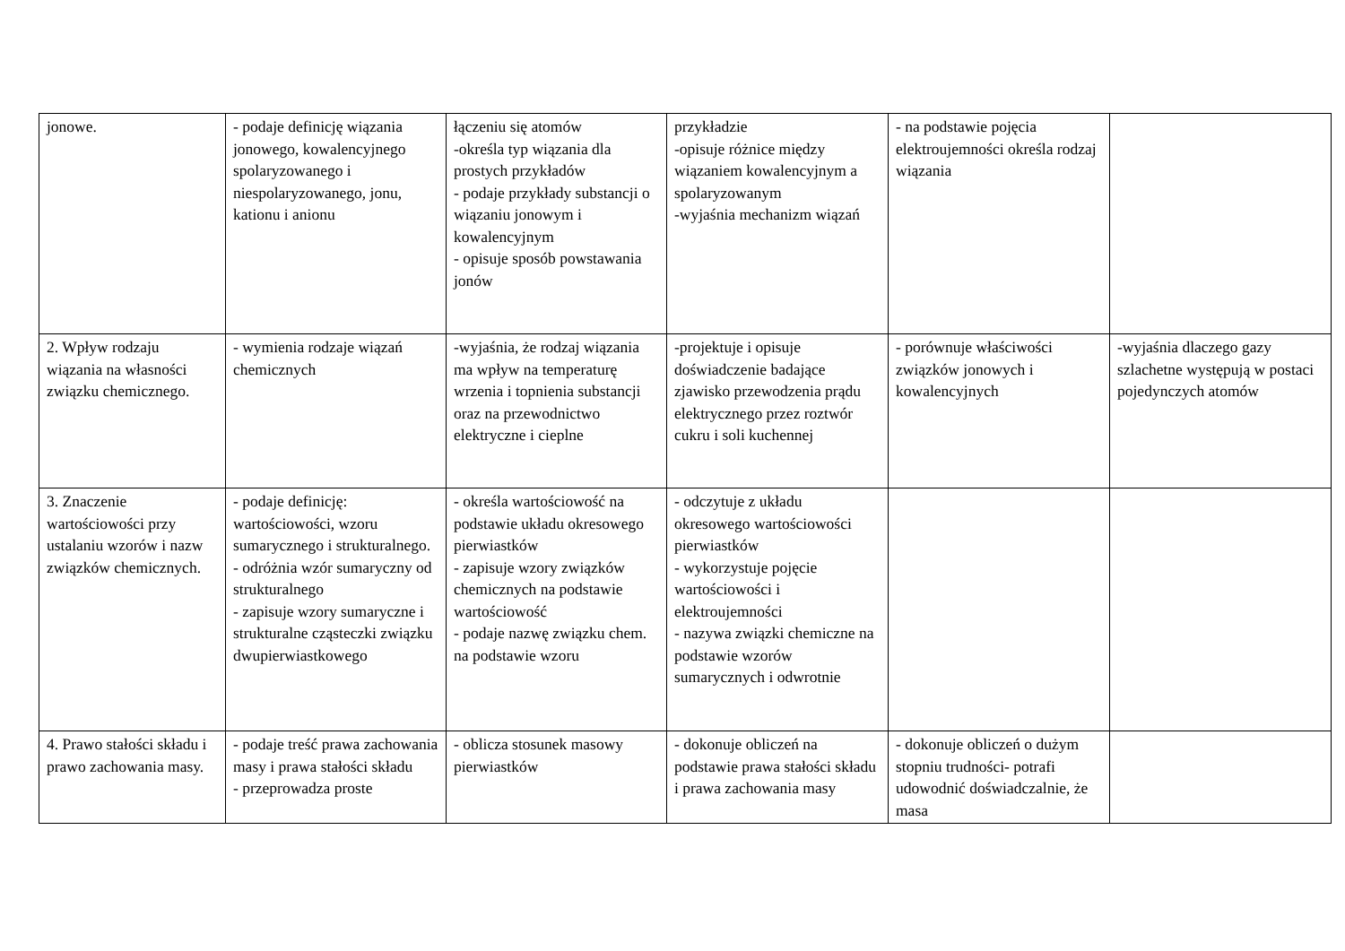| jonowe. | - podaje definicję wiązania jonowego, kowalencyjnego spolaryzowanego i niespolaryzowanego, jonu, kationu i anionu | łączeniu się atomów -określa typ wiązania dla prostych przykładów - podaje przykłady substancji o wiązaniu jonowym i kowalencyjnym - opisuje sposób powstawania jonów | przykładzie -opisuje różnice między wiązaniem kowalencyjnym a spolaryzowanym -wyjaśnia mechanizm wiązań | - na podstawie pojęcia elektroujemności określa rodzaj wiązania | |
| 2. Wpływ rodzaju wiązania na własności związku chemicznego. | - wymienia rodzaje wiązań chemicznych | -wyjaśnia, że rodzaj wiązania ma wpływ na temperaturę wrzenia i topnienia substancji oraz na przewodnictwo elektryczne i cieplne | -projektuje i opisuje doświadczenie badające zjawisko przewodzenia prądu elektrycznego przez roztwór cukru i soli kuchennej | - porównuje właściwości związków jonowych i kowalencyjnych | -wyjaśnia dlaczego gazy szlachetne występują w postaci pojedynczych atomów |
| 3. Znaczenie wartościowości przy ustalaniu wzorów i nazw związków chemicznych. | - podaje definicję: wartościowości, wzoru sumarycznego i strukturalnego. - odróżnia wzór sumaryczny od strukturalnego - zapisuje wzory sumaryczne i strukturalne cząsteczki związku dwupierwiastkowego | - określa wartościowość na podstawie układu okresowego pierwiastków - zapisuje wzory związków chemicznych na podstawie wartościowość - podaje nazwę związku chem. na podstawie wzoru | - odczytuje z układu okresowego wartościowości pierwiastków - wykorzystuje pojęcie wartościowości i elektroujemności - nazywa związki chemiczne na podstawie wzorów sumarycznych i odwrotnie | | |
| 4. Prawo stałości składu i prawo zachowania masy. | - podaje treść prawa zachowania masy i prawa stałości składu - przeprowadza proste | - oblicza stosunek masowy pierwiastków | - dokonuje obliczeń na podstawie prawa stałości składu i prawa zachowania masy | - dokonuje obliczeń o dużym stopniu trudności- potrafi udowodnić doświadczalnie, że masa | |